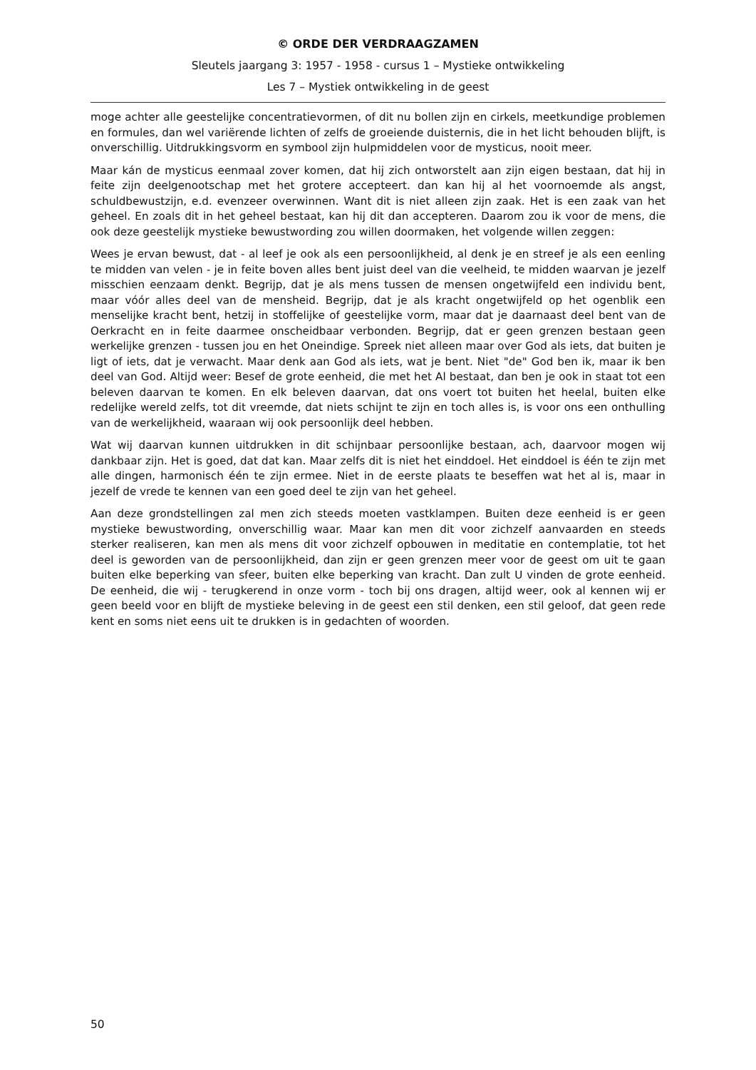© ORDE DER VERDRAAGZAMEN
Sleutels jaargang 3: 1957 - 1958 - cursus 1 – Mystieke ontwikkeling
Les 7 – Mystiek ontwikkeling in de geest
moge achter alle geestelijke concentratievormen, of dit nu bollen zijn en cirkels, meetkundige problemen en formules, dan wel variërende lichten of zelfs de groeiende duisternis, die in het licht behouden blijft, is onverschillig. Uitdrukkingsvorm en symbool zijn hulpmiddelen voor de mysticus, nooit meer.
Maar kán de mysticus eenmaal zover komen, dat hij zich ontworstelt aan zijn eigen bestaan, dat hij in feite zijn deelgenootschap met het grotere accepteert. dan kan hij al het voornoemde als angst, schuldbewustzijn, e.d. evenzeer overwinnen. Want dit is niet alleen zijn zaak. Het is een zaak van het geheel. En zoals dit in het geheel bestaat, kan hij dit dan accepteren. Daarom zou ik voor de mens, die ook deze geestelijk mystieke bewustwording zou willen doormaken, het volgende willen zeggen:
Wees je ervan bewust, dat - al leef je ook als een persoonlijkheid, al denk je en streef je als een eenling te midden van velen - je in feite boven alles bent juist deel van die veelheid, te midden waarvan je jezelf misschien eenzaam denkt. Begrijp, dat je als mens tussen de mensen ongetwijfeld een individu bent, maar vóór alles deel van de mensheid. Begrijp, dat je als kracht ongetwijfeld op het ogenblik een menselijke kracht bent, hetzij in stoffelijke of geestelijke vorm, maar dat je daarnaast deel bent van de Oerkracht en in feite daarmee onscheidbaar verbonden. Begrijp, dat er geen grenzen bestaan geen werkelijke grenzen - tussen jou en het Oneindige. Spreek niet alleen maar over God als iets, dat buiten je ligt of iets, dat je verwacht. Maar denk aan God als iets, wat je bent. Niet "de" God ben ik, maar ik ben deel van God. Altijd weer: Besef de grote eenheid, die met het Al bestaat, dan ben je ook in staat tot een beleven daarvan te komen. En elk beleven daarvan, dat ons voert tot buiten het heelal, buiten elke redelijke wereld zelfs, tot dit vreemde, dat niets schijnt te zijn en toch alles is, is voor ons een onthulling van de werkelijkheid, waaraan wij ook persoonlijk deel hebben.
Wat wij daarvan kunnen uitdrukken in dit schijnbaar persoonlijke bestaan, ach, daarvoor mogen wij dankbaar zijn. Het is goed, dat dat kan. Maar zelfs dit is niet het einddoel. Het einddoel is één te zijn met alle dingen, harmonisch één te zijn ermee. Niet in de eerste plaats te beseffen wat het al is, maar in jezelf de vrede te kennen van een goed deel te zijn van het geheel.
Aan deze grondstellingen zal men zich steeds moeten vastklampen. Buiten deze eenheid is er geen mystieke bewustwording, onverschillig waar. Maar kan men dit voor zichzelf aanvaarden en steeds sterker realiseren, kan men als mens dit voor zichzelf opbouwen in meditatie en contemplatie, tot het deel is geworden van de persoonlijkheid, dan zijn er geen grenzen meer voor de geest om uit te gaan buiten elke beperking van sfeer, buiten elke beperking van kracht. Dan zult U vinden de grote eenheid. De eenheid, die wij - terugkerend in onze vorm - toch bij ons dragen, altijd weer, ook al kennen wij er geen beeld voor en blijft de mystieke beleving in de geest een stil denken, een stil geloof, dat geen rede kent en soms niet eens uit te drukken is in gedachten of woorden.
50